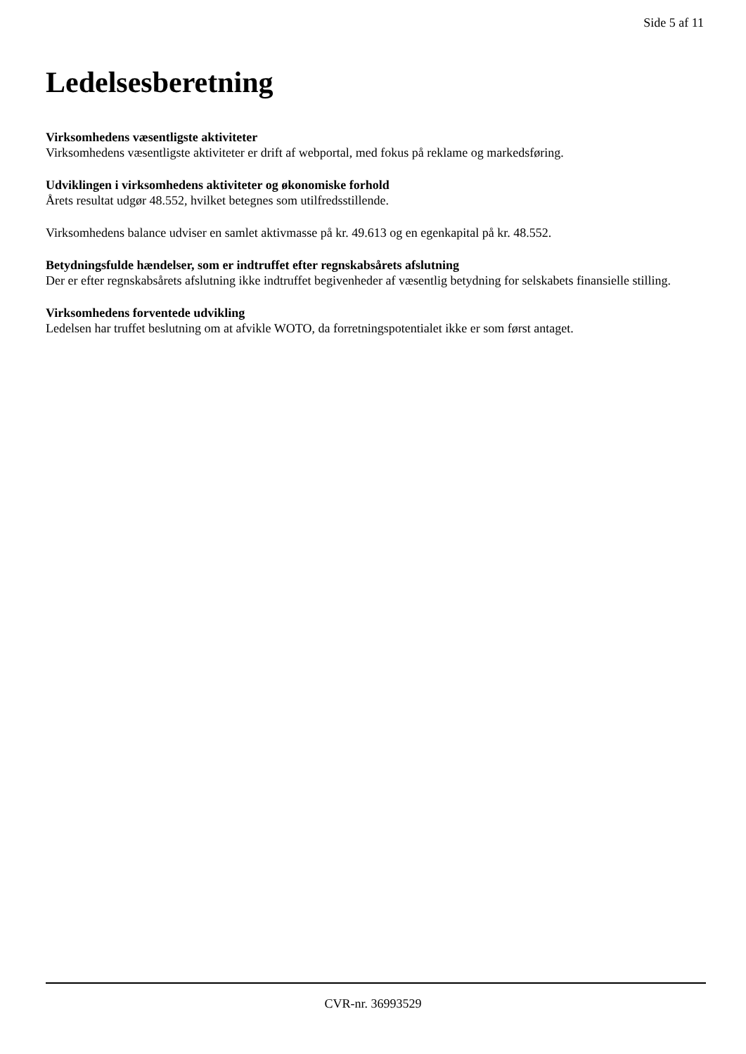Side 5 af 11
Ledelsesberetning
Virksomhedens væsentligste aktiviteter
Virksomhedens væsentligste aktiviteter er drift af webportal, med fokus på reklame og markedsføring.
Udviklingen i virksomhedens aktiviteter og økonomiske forhold
Årets resultat udgør 48.552, hvilket betegnes som utilfredsstillende.
Virksomhedens balance udviser en samlet aktivmasse på kr. 49.613 og en egenkapital på kr. 48.552.
Betydningsfulde hændelser, som er indtruffet efter regnskabsårets afslutning
Der er efter regnskabsårets afslutning ikke indtruffet begivenheder af væsentlig betydning for selskabets finansielle stilling.
Virksomhedens forventede udvikling
Ledelsen har truffet beslutning om at afvikle WOTO, da forretningspotentialet ikke er som først antaget.
CVR-nr. 36993529